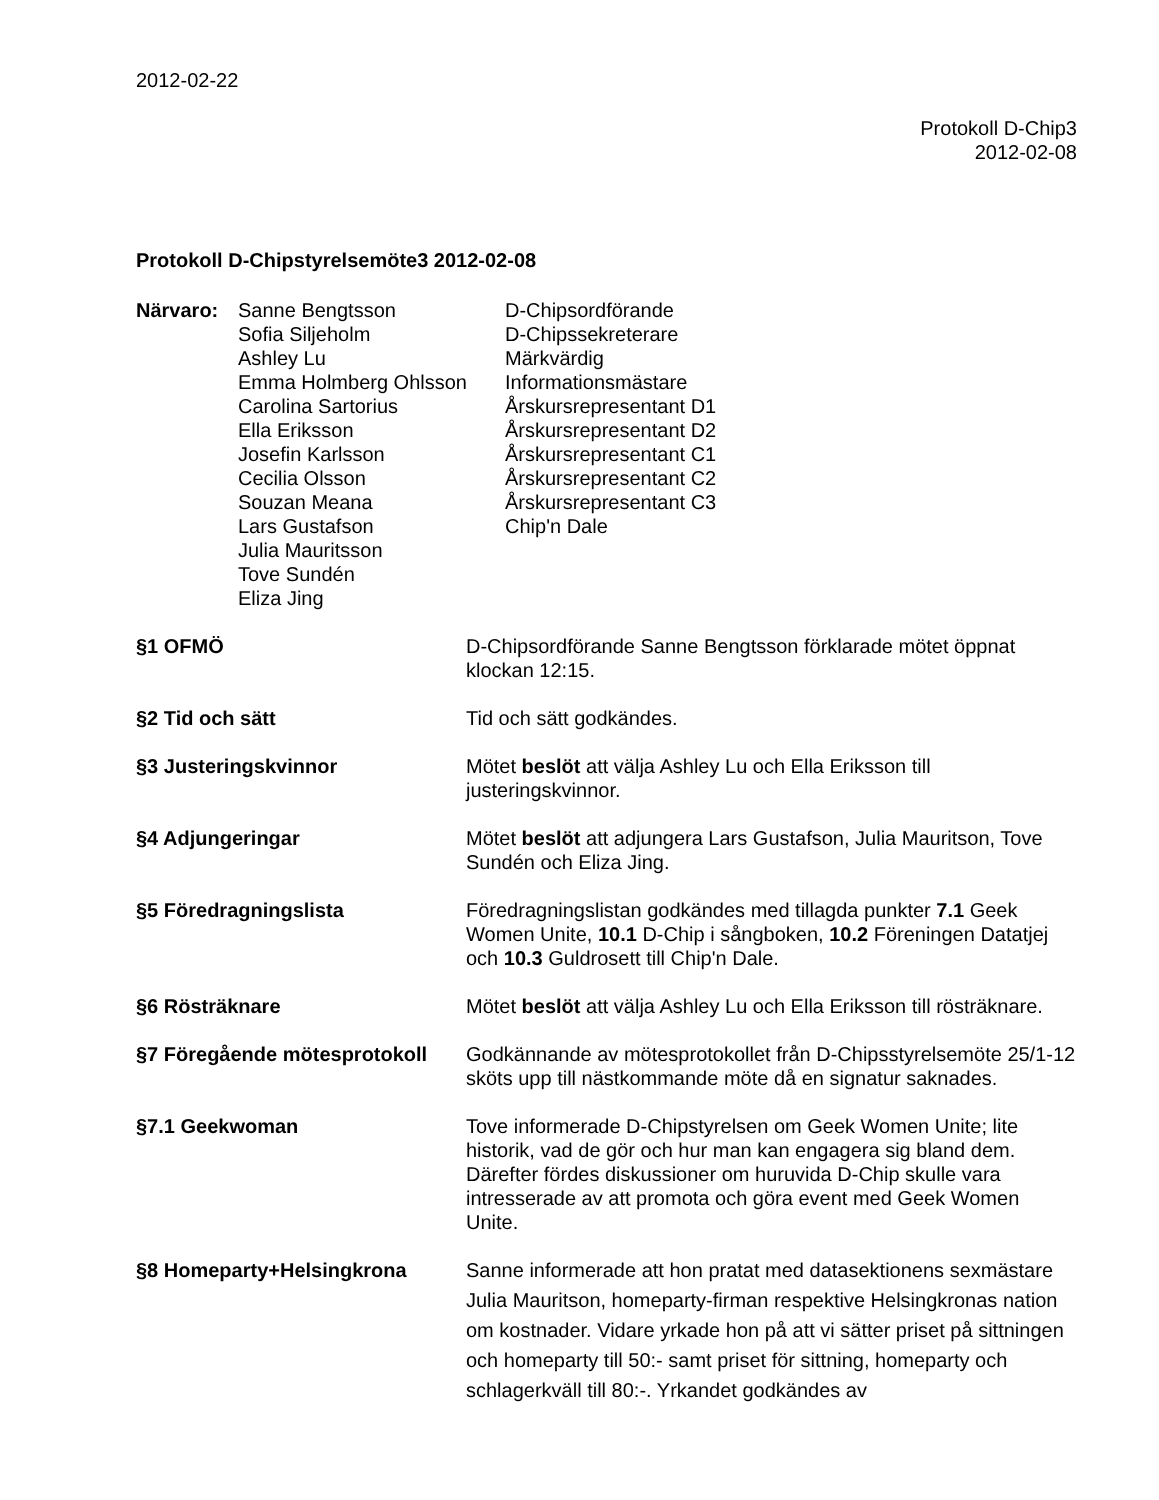2012-02-22
Protokoll D-Chip3
2012-02-08
Protokoll D-Chipstyrelsemöte3 2012-02-08
Närvaro:
Sanne Bengtsson
Sofia Siljeholm
Ashley Lu
Emma Holmberg Ohlsson
Carolina Sartorius
Ella Eriksson
Josefin Karlsson
Cecilia Olsson
Souzan Meana
Lars Gustafson
Julia Mauritsson
Tove Sundén
Eliza Jing
D-Chipsordförande
D-Chipssekreterare
Märkvärdig
Informationsmästare
Årskursrepresentant D1
Årskursrepresentant D2
Årskursrepresentant C1
Årskursrepresentant C2
Årskursrepresentant C3
Chip'n Dale
§1 OFMÖ
D-Chipsordförande Sanne Bengtsson förklarade mötet öppnat klockan 12:15.
§2 Tid och sätt
Tid och sätt godkändes.
§3 Justeringskvinnor
Mötet beslöt att välja Ashley Lu och Ella Eriksson till justeringskvinnor.
§4 Adjungeringar
Mötet beslöt att adjungera Lars Gustafson, Julia Mauritson, Tove Sundén och Eliza Jing.
§5 Föredragningslista
Föredragningslistan godkändes med tillagda punkter 7.1 Geek Women Unite, 10.1 D-Chip i sångboken, 10.2 Föreningen Datatjej och 10.3 Guldrosett till Chip'n Dale.
§6 Rösträknare
Mötet beslöt att välja Ashley Lu och Ella Eriksson till rösträknare.
§7 Föregående mötesprotokoll
Godkännande av mötesprotokollet från D-Chipsstyrelsemöte 25/1-12 sköts upp till nästkommande möte då en signatur saknades.
§7.1 Geekwoman
Tove informerade D-Chipstyrelsen om Geek Women Unite; lite historik, vad de gör och hur man kan engagera sig bland dem. Därefter fördes diskussioner om huruvida D-Chip skulle vara intresserade av att promota och göra event med Geek Women Unite.
§8 Homeparty+Helsingkrona
Sanne informerade att hon pratat med datasektionens sexmästare Julia Mauritson, homeparty-firman respektive Helsingkronas nation om kostnader. Vidare yrkade hon på att vi sätter priset på sittningen och homeparty till 50:- samt priset för sittning, homeparty och schlagerkväll till 80:-. Yrkandet godkändes av